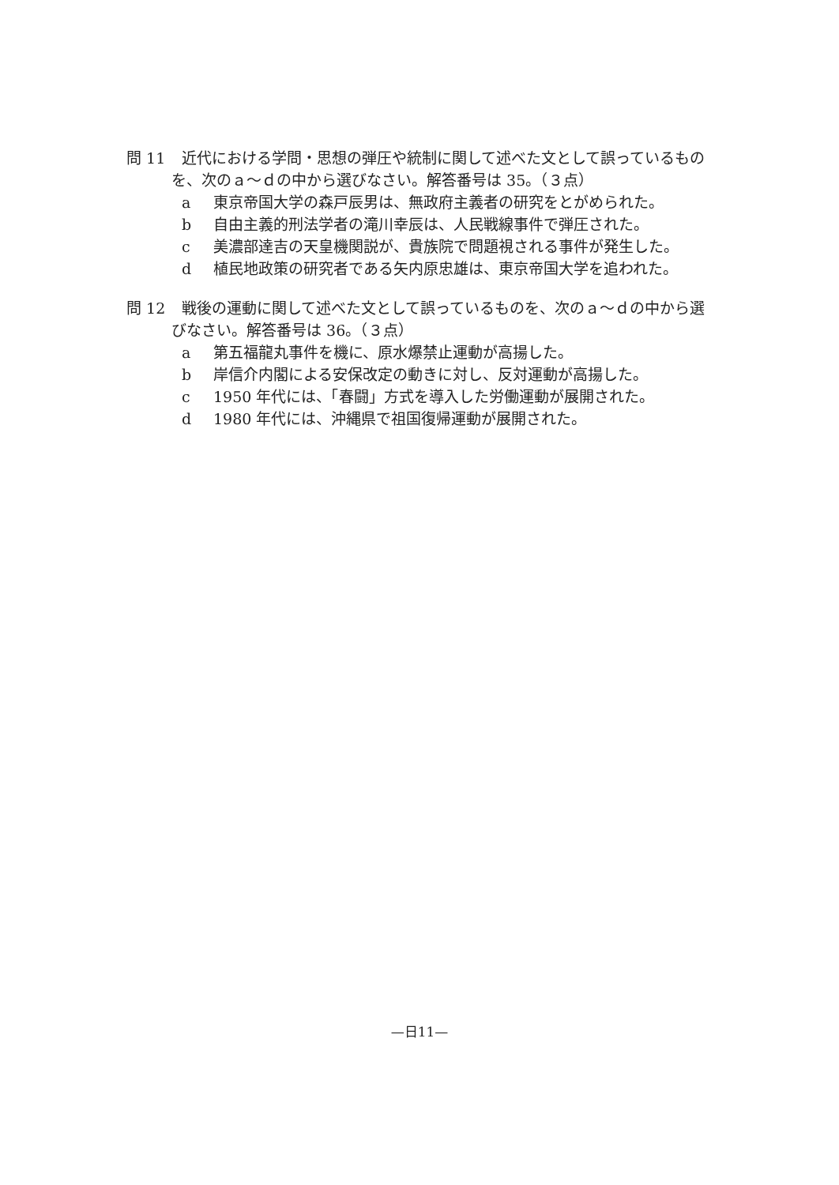問 11 近代における学問・思想の弾圧や統制に関して述べた文として誤っているもの
を、次のａ～ｄの中から選びなさい。解答番号は 35。（３点）
a 東京帝国大学の森戸辰男は、無政府主義者の研究をとがめられた。
b 自由主義的刑法学者の滝川幸辰は、人民戦線事件で弾圧された。
c 美濃部達吉の天皇機関説が、貴族院で問題視される事件が発生した。
d 植民地政策の研究者である矢内原忠雄は、東京帝国大学を追われた。
問 12 戦後の運動に関して述べた文として誤っているものを、次のａ～ｄの中から選
びなさい。解答番号は 36。（３点）
a 第五福龍丸事件を機に、原水爆禁止運動が高揚した。
b 岸信介内閣による安保改定の動きに対し、反対運動が高揚した。
c 1950 年代には、「春闘」方式を導入した労働運動が展開された。
d 1980 年代には、沖縄県で祖国復帰運動が展開された。
—日11—